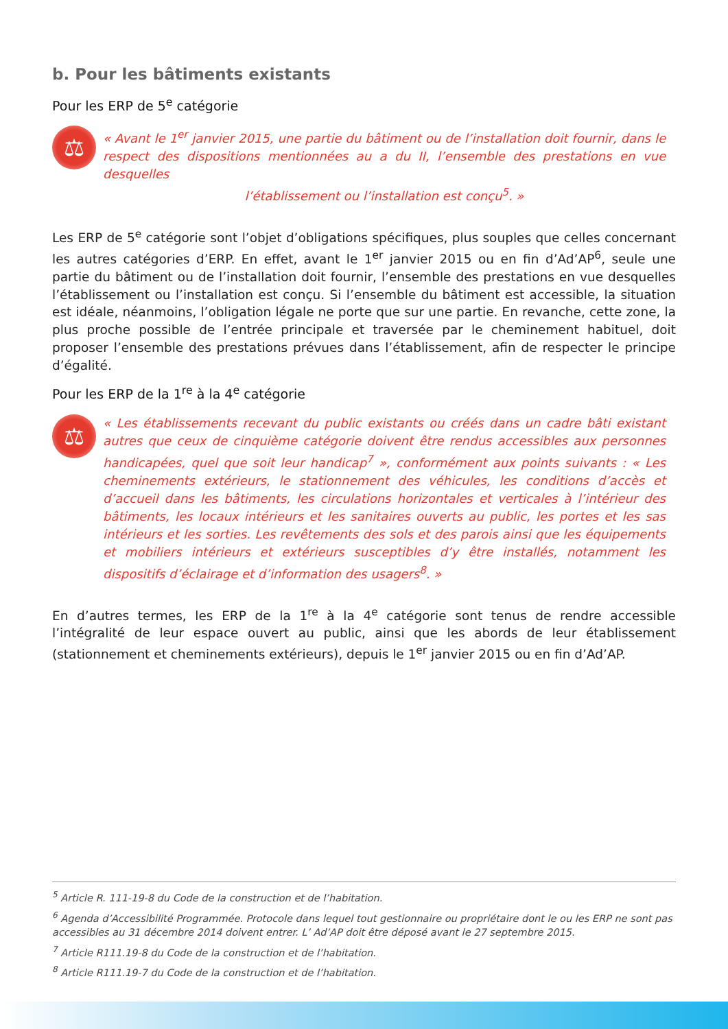b. Pour les bâtiments existants
Pour les ERP de 5<sup>e</sup> catégorie
⚖
« Avant le 1<sup>er</sup> janvier 2015, une partie du bâtiment ou de l’installation doit fournir, dans le respect des dispositions mentionnées au a du II, l’ensemble des prestations en vue desquelles
l’établissement ou l’installation est conçu<sup>5</sup>. »
Les ERP de 5<sup>e</sup> catégorie sont l’objet d’obligations spécifiques, plus souples que celles concernant les autres catégories d’ERP. En effet, avant le 1<sup>er</sup> janvier 2015 ou en fin d’Ad’AP<sup>6</sup>, seule une partie du bâtiment ou de l’installation doit fournir, l’ensemble des prestations en vue desquelles l’établissement ou l’installation est conçu. Si l’ensemble du bâtiment est accessible, la situation est idéale, néanmoins, l’obligation légale ne porte que sur une partie. En revanche, cette zone, la plus proche possible de l’entrée principale et traversée par le cheminement habituel, doit proposer l’ensemble des prestations prévues dans l’établissement, afin de respecter le principe d’égalité.
Pour les ERP de la 1<sup>re</sup> à la 4<sup>e</sup> catégorie
⚖
« Les établissements recevant du public existants ou créés dans un cadre bâti existant autres que ceux de cinquième catégorie doivent être rendus accessibles aux personnes handicapées, quel que soit leur handicap<sup>7</sup> », conformément aux points suivants : « Les cheminements extérieurs, le stationnement des véhicules, les conditions d’accès et d’accueil dans les bâtiments, les circulations horizontales et verticales à l’intérieur des bâtiments, les locaux intérieurs et les sanitaires ouverts au public, les portes et les sas intérieurs et les sorties. Les revêtements des sols et des parois ainsi que les équipements et mobiliers intérieurs et extérieurs susceptibles d’y être installés, notamment les dispositifs d’éclairage et d’information des usagers<sup>8</sup>. »
En d’autres termes, les ERP de la 1<sup>re</sup> à la 4<sup>e</sup> catégorie sont tenus de rendre accessible l’intégralité de leur espace ouvert au public, ainsi que les abords de leur établissement (stationnement et cheminements extérieurs), depuis le 1<sup>er</sup> janvier 2015 ou en fin d’Ad’AP.
<sup>5</sup> Article R. 111-19-8 du Code de la construction et de l’habitation.
<sup>6</sup> Agenda d’Accessibilité Programmée. Protocole dans lequel tout gestionnaire ou propriétaire dont le ou les ERP ne sont pas accessibles au 31 décembre 2014 doivent entrer. L’ Ad’AP doit être déposé avant le 27 septembre 2015.
<sup>7</sup> Article R111.19-8 du Code de la construction et de l’habitation.
<sup>8</sup> Article R111.19-7 du Code de la construction et de l’habitation.